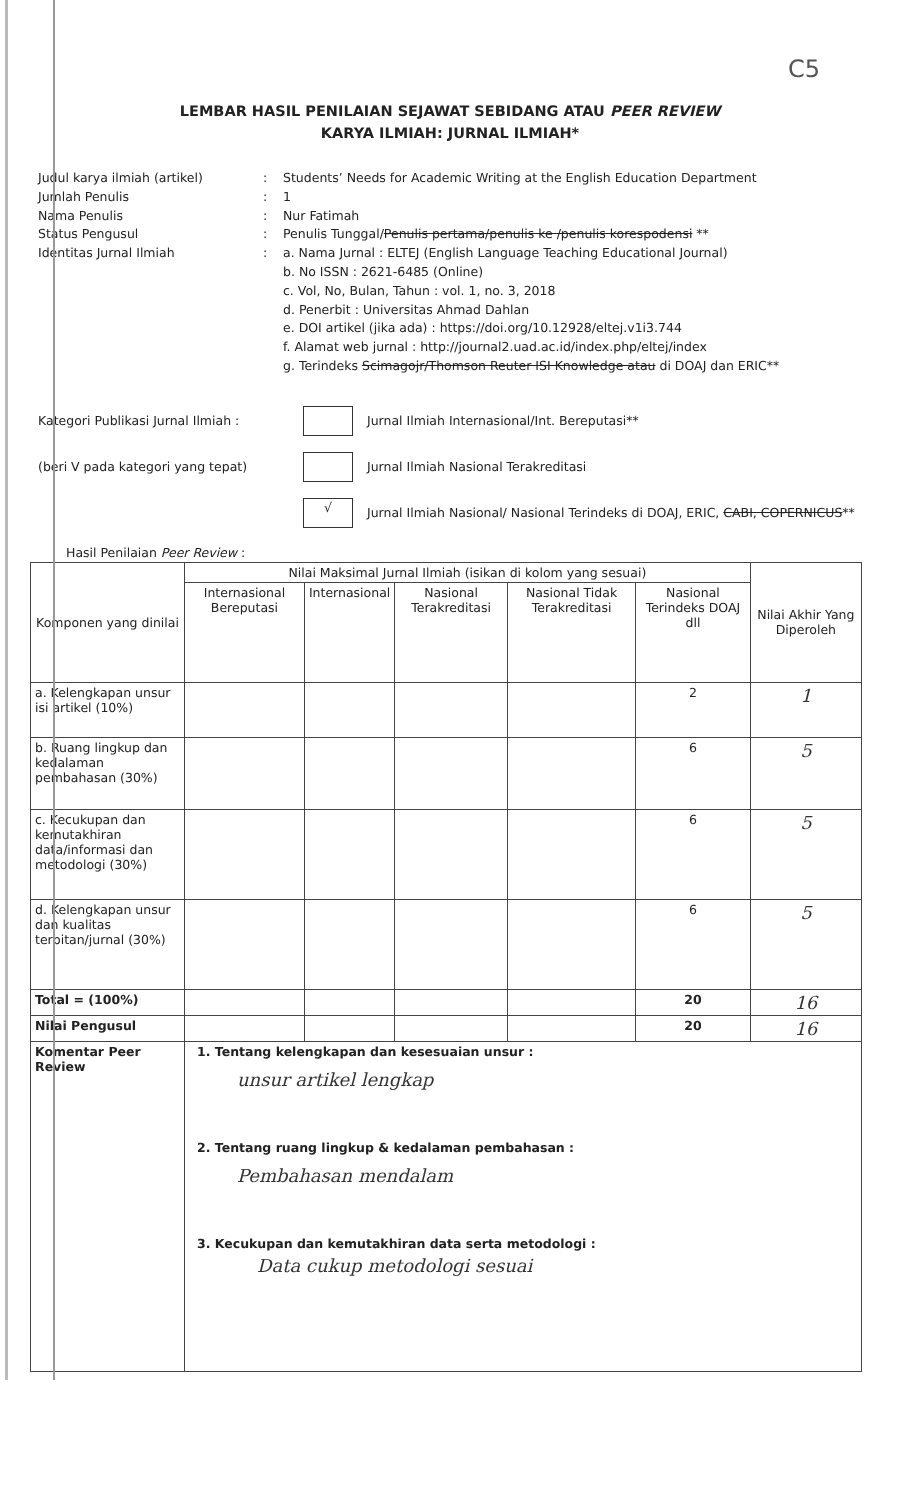C5
LEMBAR HASIL PENILAIAN SEJAWAT SEBIDANG ATAU PEER REVIEW
KARYA ILMIAH: JURNAL ILMIAH*
Judul karya ilmiah (artikel) : Students’ Needs for Academic Writing at the English Education Department
Jumlah Penulis : 1
Nama Penulis : Nur Fatimah
Status Pengusul : Penulis Tunggal/Penulis pertama/penulis ke /penulis korespodensi **
Identitas Jurnal Ilmiah : a. Nama Jurnal : ELTEJ (English Language Teaching Educational Journal)
b. No ISSN : 2621-6485 (Online)
c. Vol, No, Bulan, Tahun : vol. 1, no. 3, 2018
d. Penerbit : Universitas Ahmad Dahlan
e. DOI artikel (jika ada) : https://doi.org/10.12928/eltej.v1i3.744
f. Alamat web jurnal : http://journal2.uad.ac.id/index.php/eltej/index
g. Terindeks Scimagojr/Thomson Reuter ISI Knowledge atau di DOAJ dan ERIC**
Kategori Publikasi Jurnal Ilmiah :
Jurnal Ilmiah Internasional/Int. Bereputasi**
(beri V pada kategori yang tepat)
Jurnal Ilmiah Nasional Terakreditasi
√
Jurnal Ilmiah Nasional/ Nasional Terindeks di DOAJ, ERIC, CABI, COPERNICUS**
Hasil Penilaian Peer Review :
| Komponen yang dinilai | Nilai Maksimal Jurnal Ilmiah (isikan di kolom yang sesuai) | | | | | Nilai Akhir Yang Diperoleh |
| --- | --- | --- | --- | --- | --- | --- |
| | Internasional Bereputasi | Internasional | Nasional Terakreditasi | Nasional Tidak Terakreditasi | Nasional Terindeks DOAJ dll | |
| a. Kelengkapan unsur isi artikel (10%) | | | | | 2 | 1 |
| b. Ruang lingkup dan kedalaman pembahasan (30%) | | | | | 6 | 5 |
| c. Kecukupan dan kemutakhiran data/informasi dan metodologi (30%) | | | | | 6 | 5 |
| d. Kelengkapan unsur dan kualitas terbitan/jurnal (30%) | | | | | 6 | 5 |
| Total = (100%) | | | | | 20 | 16 |
| Nilai Pengusul | | | | | 20 | 16 |
| Komentar Peer Review | 1. Tentang kelengkapan dan kesesuaian unsur : unsur artikel lengkap 2. Tentang ruang lingkup & kedalaman pembahasan : Pembahasan mendalam 3. Kecukupan dan kemutakhiran data serta metodologi : Data cukup metodologi sesuai | | | | | |